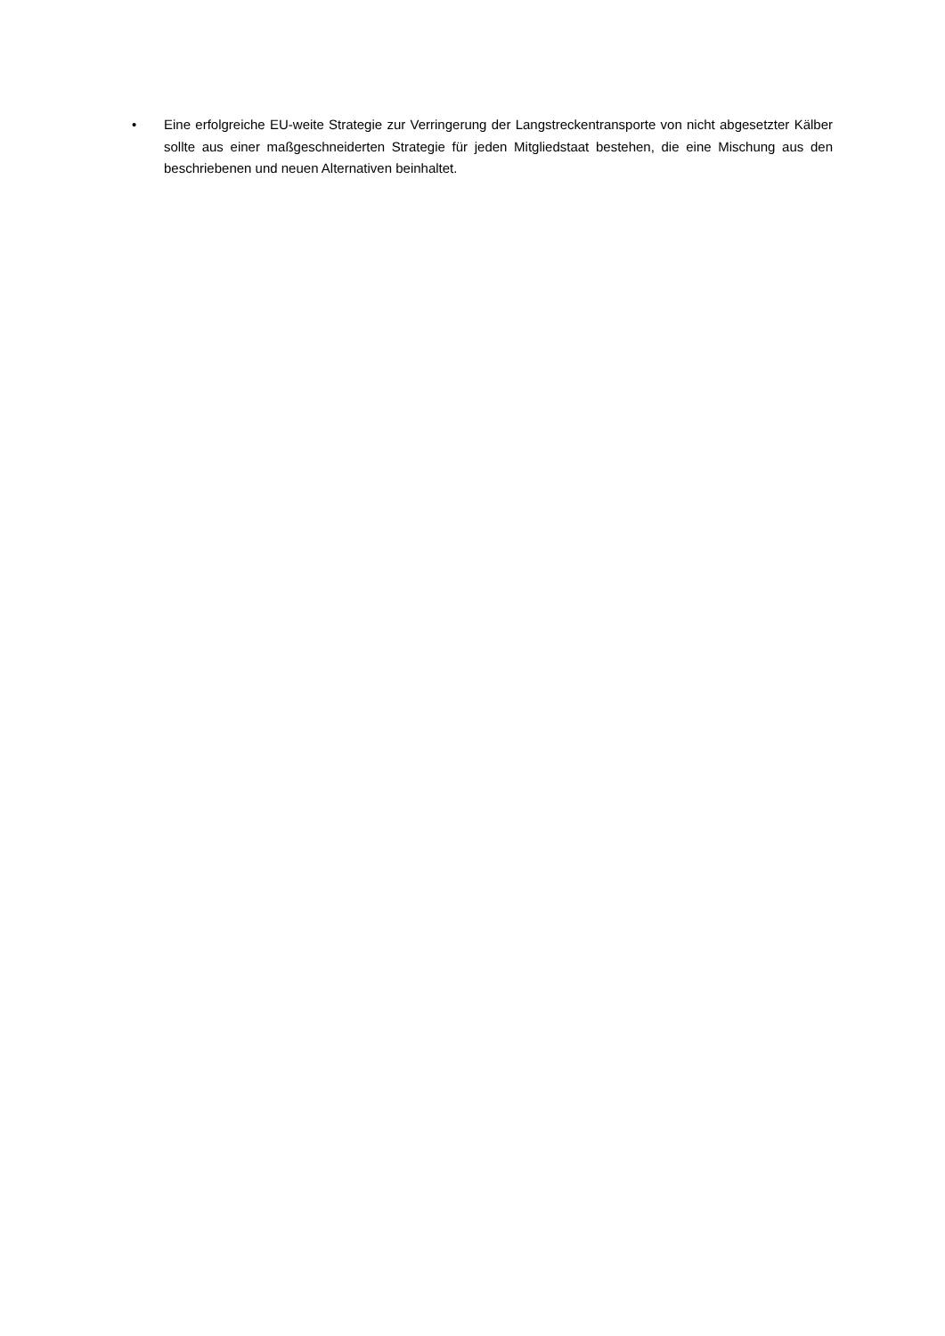• Eine erfolgreiche EU-weite Strategie zur Verringerung der Langstreckentransporte von nicht abgesetzter Kälber sollte aus einer maßgeschneiderten Strategie für jeden Mitgliedstaat bestehen, die eine Mischung aus den beschriebenen und neuen Alternativen beinhaltet.